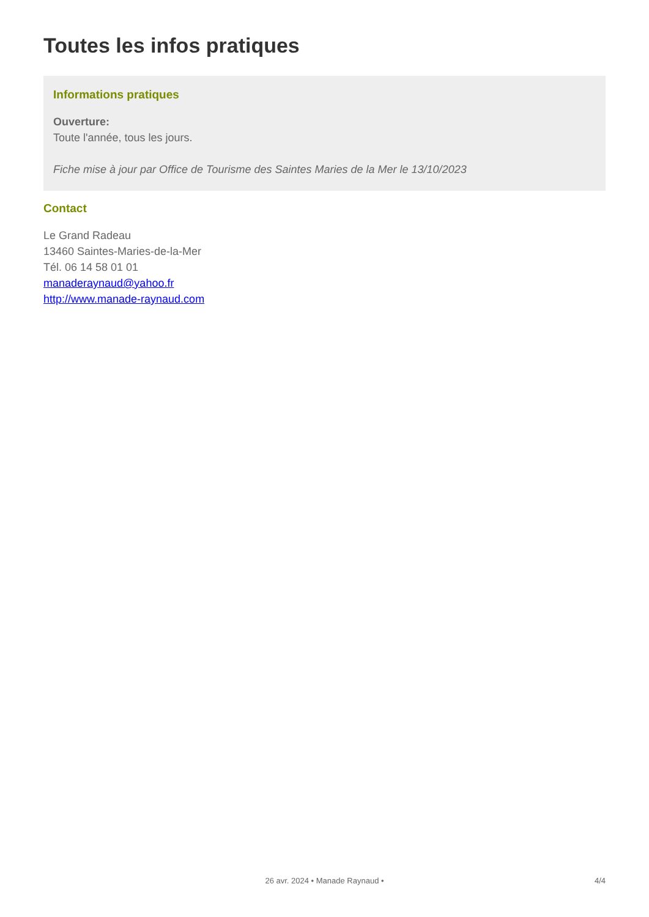Toutes les infos pratiques
Informations pratiques
Ouverture:
Toute l'année, tous les jours.
Fiche mise à jour par Office de Tourisme des Saintes Maries de la Mer le 13/10/2023
Contact
Le Grand Radeau
13460 Saintes-Maries-de-la-Mer
Tél. 06 14 58 01 01
manaderaynaud@yahoo.fr
http://www.manade-raynaud.com
26 avr. 2024 • Manade Raynaud • 4/4